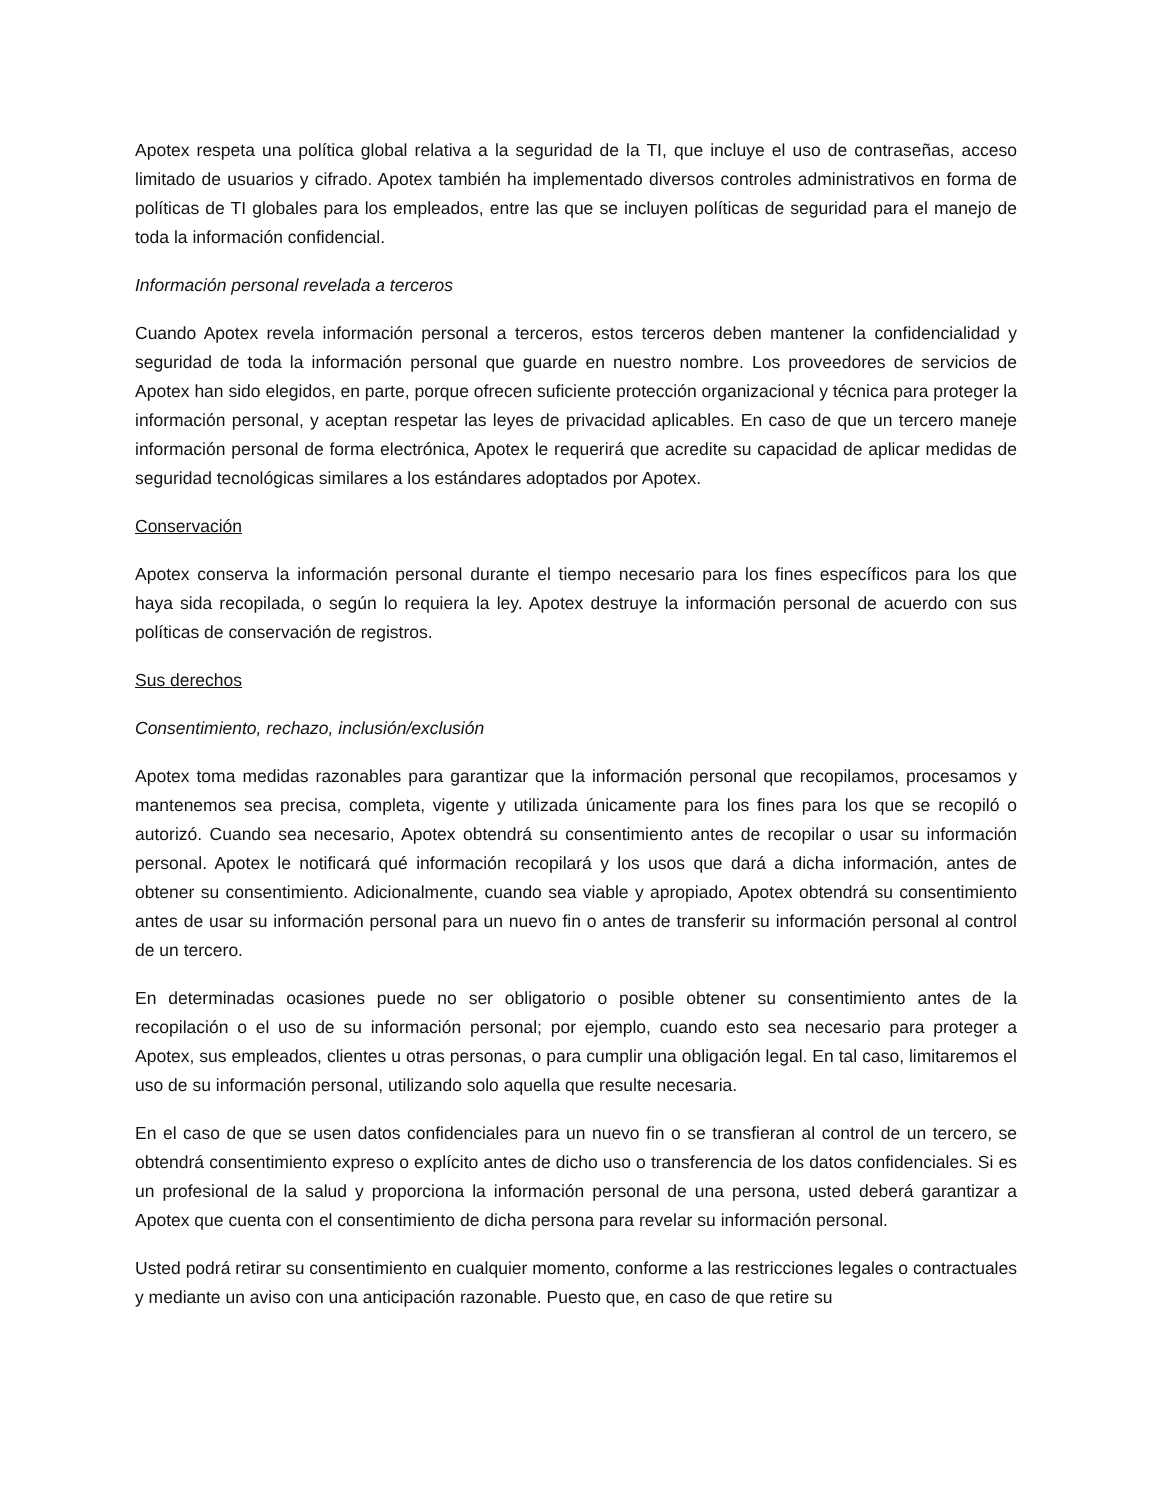Apotex respeta una política global relativa a la seguridad de la TI, que incluye el uso de contraseñas, acceso limitado de usuarios y cifrado. Apotex también ha implementado diversos controles administrativos en forma de políticas de TI globales para los empleados, entre las que se incluyen políticas de seguridad para el manejo de toda la información confidencial.
Información personal revelada a terceros
Cuando Apotex revela información personal a terceros, estos terceros deben mantener la confidencialidad y seguridad de toda la información personal que guarde en nuestro nombre. Los proveedores de servicios de Apotex han sido elegidos, en parte, porque ofrecen suficiente protección organizacional y técnica para proteger la información personal, y aceptan respetar las leyes de privacidad aplicables. En caso de que un tercero maneje información personal de forma electrónica, Apotex le requerirá que acredite su capacidad de aplicar medidas de seguridad tecnológicas similares a los estándares adoptados por Apotex.
Conservación
Apotex conserva la información personal durante el tiempo necesario para los fines específicos para los que haya sida recopilada, o según lo requiera la ley. Apotex destruye la información personal de acuerdo con sus políticas de conservación de registros.
Sus derechos
Consentimiento, rechazo, inclusión/exclusión
Apotex toma medidas razonables para garantizar que la información personal que recopilamos, procesamos y mantenemos sea precisa, completa, vigente y utilizada únicamente para los fines para los que se recopiló o autorizó. Cuando sea necesario, Apotex obtendrá su consentimiento antes de recopilar o usar su información personal. Apotex le notificará qué información recopilará y los usos que dará a dicha información, antes de obtener su consentimiento. Adicionalmente, cuando sea viable y apropiado, Apotex obtendrá su consentimiento antes de usar su información personal para un nuevo fin o antes de transferir su información personal al control de un tercero.
En determinadas ocasiones puede no ser obligatorio o posible obtener su consentimiento antes de la recopilación o el uso de su información personal; por ejemplo, cuando esto sea necesario para proteger a Apotex, sus empleados, clientes u otras personas, o para cumplir una obligación legal. En tal caso, limitaremos el uso de su información personal, utilizando solo aquella que resulte necesaria.
En el caso de que se usen datos confidenciales para un nuevo fin o se transfieran al control de un tercero, se obtendrá consentimiento expreso o explícito antes de dicho uso o transferencia de los datos confidenciales. Si es un profesional de la salud y proporciona la información personal de una persona, usted deberá garantizar a Apotex que cuenta con el consentimiento de dicha persona para revelar su información personal.
Usted podrá retirar su consentimiento en cualquier momento, conforme a las restricciones legales o contractuales y mediante un aviso con una anticipación razonable. Puesto que, en caso de que retire su